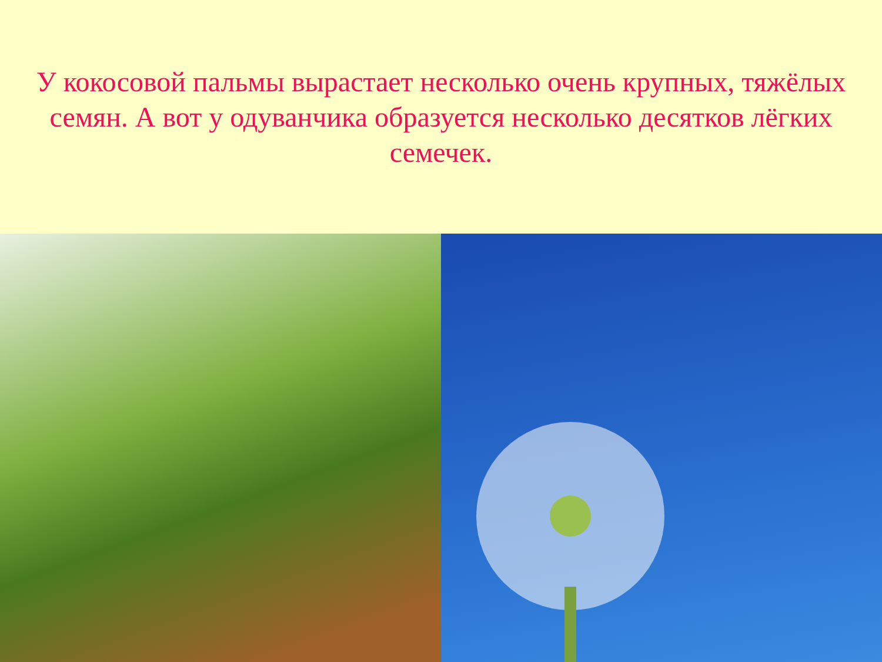У кокосовой пальмы вырастает несколько очень крупных, тяжёлых семян. А вот у одуванчика образуется несколько десятков лёгких семечек.